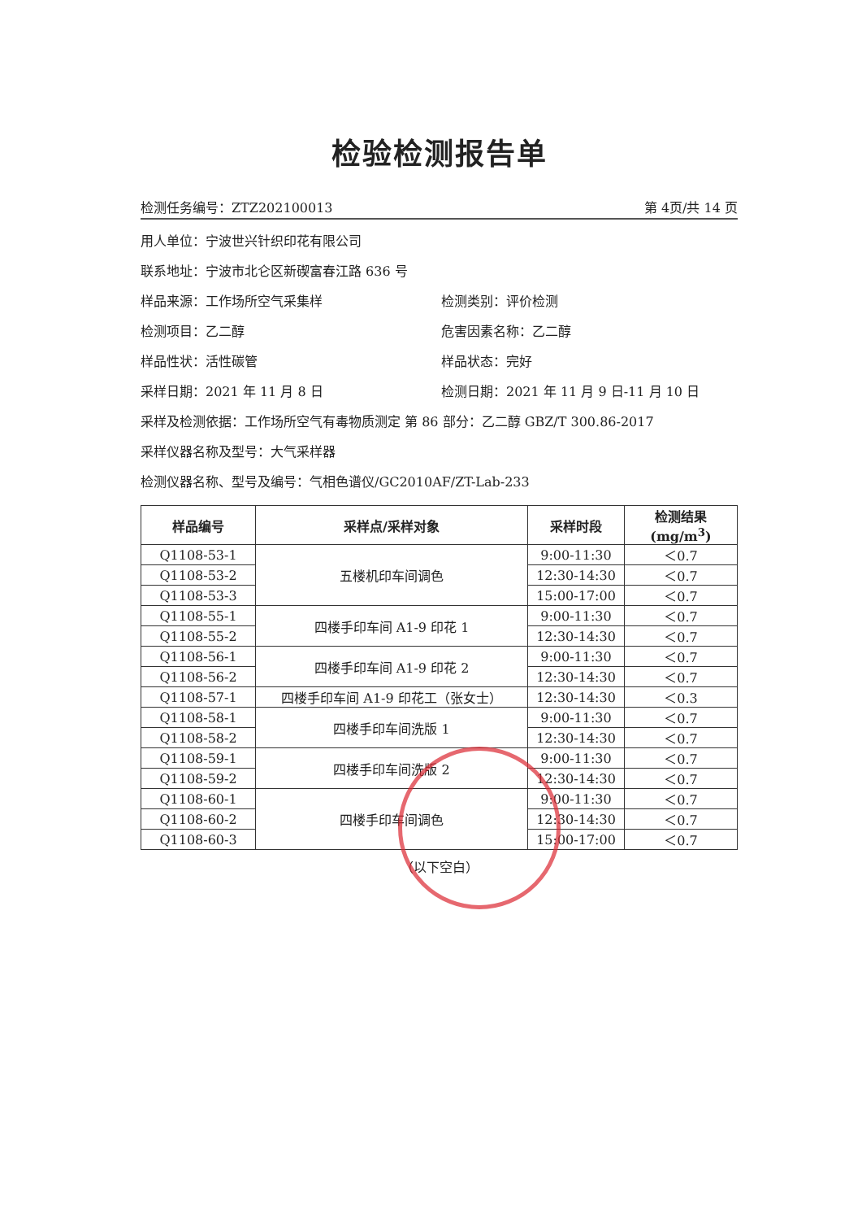检验检测报告单
检测任务编号：ZTZ202100013 第 4页/共 14 页
用人单位：宁波世兴针织印花有限公司
联系地址：宁波市北仑区新碶富春江路 636 号
样品来源：工作场所空气采集样 检测类别：评价检测
检测项目：乙二醇 危害因素名称：乙二醇
样品性状：活性碳管 样品状态：完好
采样日期：2021 年 11 月 8 日 检测日期：2021 年 11 月 9 日-11 月 10 日
采样及检测依据：工作场所空气有毒物质测定 第 86 部分：乙二醇 GBZ/T 300.86-2017
采样仪器名称及型号：大气采样器
检测仪器名称、型号及编号：气相色谱仪/GC2010AF/ZT-Lab-233
| 样品编号 | 采样点/采样对象 | 采样时段 | 检测结果(mg/m<sup>3</sup>) |
| --- | --- | --- | --- |
| Q1108-53-1 | 五楼机印车间调色 | 9:00-11:30 | ＜0.7 |
| Q1108-53-2 | | 12:30-14:30 | ＜0.7 |
| Q1108-53-3 | | 15:00-17:00 | ＜0.7 |
| Q1108-55-1 | 四楼手印车间 A1-9 印花 1 | 9:00-11:30 | ＜0.7 |
| Q1108-55-2 | | 12:30-14:30 | ＜0.7 |
| Q1108-56-1 | 四楼手印车间 A1-9 印花 2 | 9:00-11:30 | ＜0.7 |
| Q1108-56-2 | | 12:30-14:30 | ＜0.7 |
| Q1108-57-1 | 四楼手印车间 A1-9 印花工（张女士） | 12:30-14:30 | ＜0.3 |
| Q1108-58-1 | 四楼手印车间洗版 1 | 9:00-11:30 | ＜0.7 |
| Q1108-58-2 | | 12:30-14:30 | ＜0.7 |
| Q1108-59-1 | 四楼手印车间洗版 2 | 9:00-11:30 | ＜0.7 |
| Q1108-59-2 | | 12:30-14:30 | ＜0.7 |
| Q1108-60-1 | 四楼手印车间调色 | 9:00-11:30 | ＜0.7 |
| Q1108-60-2 | | 12:30-14:30 | ＜0.7 |
| Q1108-60-3 | | 15:00-17:00 | ＜0.7 |
（以下空白）